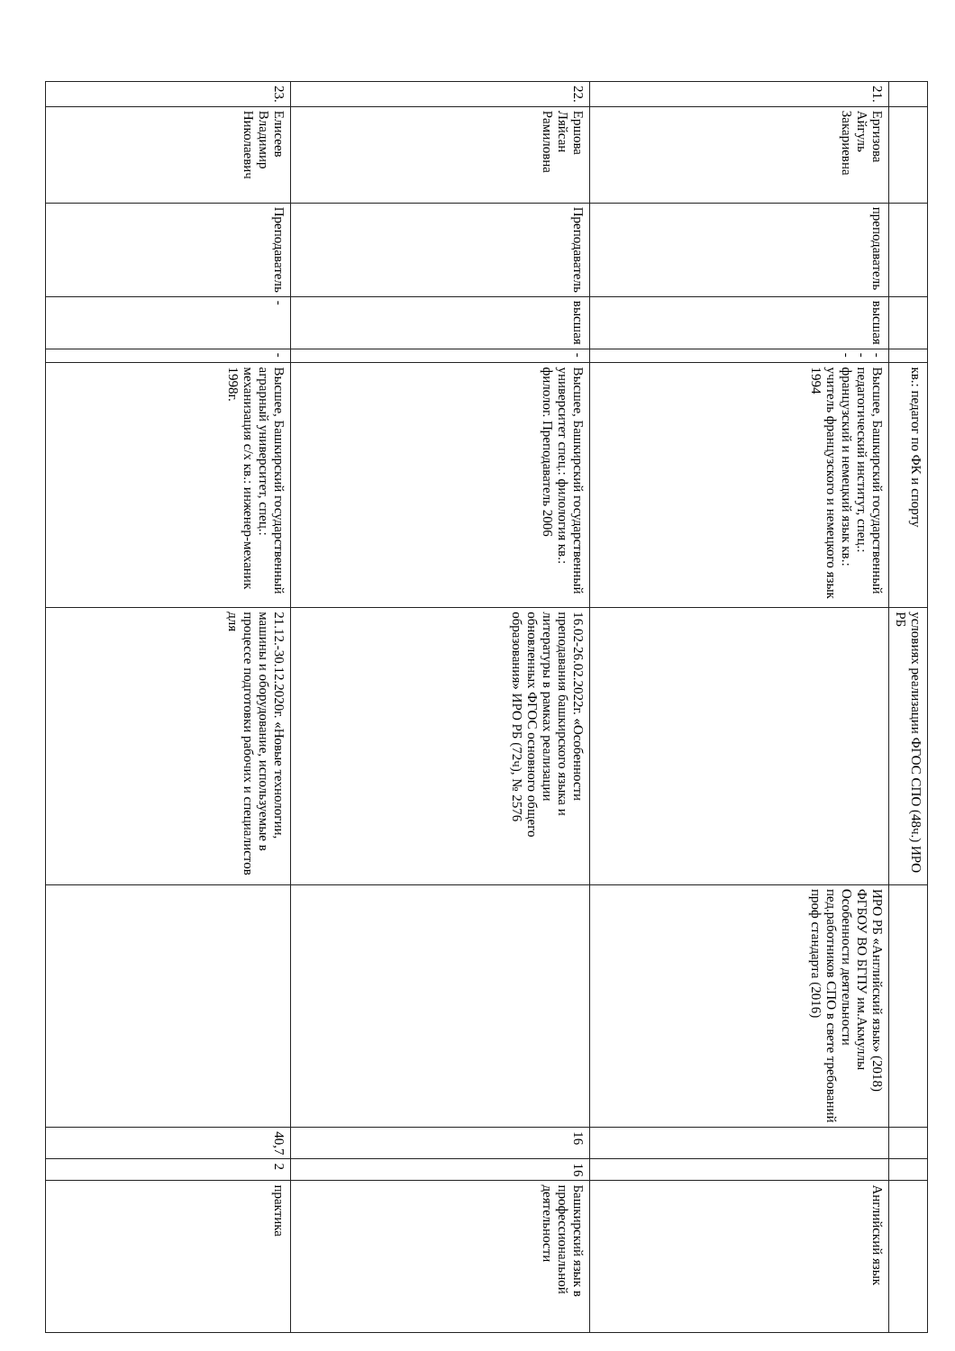| | | | | | кв.: педагог по ФК и спорту | условиях реализации ФГОС СПО (48ч.) ИРО РБ | | | | |
| 21. | Ергизова Айгуль Закариевна | преподаватель | высшая | --- | Высшее, Башкирский государственный педагогический институт, спец.: французский и немецкий язык кв.: учитель французского и немецкого язык 1994 | | ИРО РБ «Английский язык» (2018) ФГБОУ ВО БГПУ им.Акмуллы Особенности деятельности пед.работников СПО в свете требований проф стандарта (2016) | | | Английский язык |
| 22. | Ершова Ляйсан Рамиловна | Преподаватель | высшая | - | Высшее, Башкирский государственный университет спец.: филология кв.: филолог. Преподаватель 2006 | 16.02-26.02.2022г. «Особенности преподавания башкирского языка и литературы в рамках реализации обновленных ФГОС основного общего образования» ИРО РБ (72ч), № 2576 | | 16 | 16 | Башкирский язык в профессиональной деятельности |
| 23. | Елисеев Владимир Николаевич | Преподаватель | - | - | Высшее, Башкирский государственный аграрный университет, спец.: механизация с/х кв.: инженер-механик 1998г. | 21.12.-30.12.2020г. «Новые технологии, машины и оборудование, используемые в процессе подготовки рабочих и специалистов для | | 40,7 | 2 | практика |